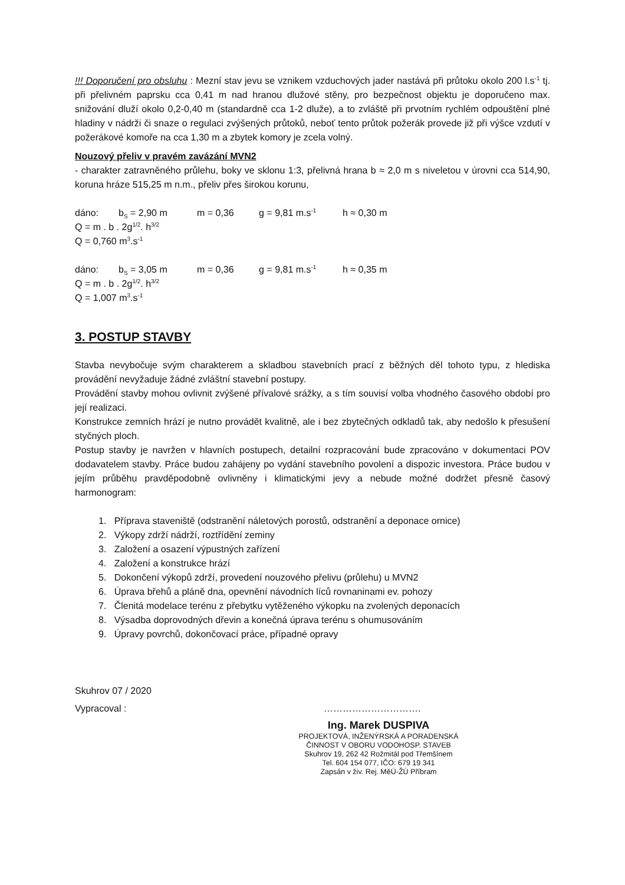!!! Doporučení pro obsluhu : Mezní stav jevu se vznikem vzduchových jader nastává při průtoku okolo 200 l.s<sup>-1</sup> tj. při přelivném paprsku cca 0,41 m nad hranou dlužové stěny, pro bezpečnost objektu je doporučeno max. snižování dluží okolo 0,2-0,40 m (standardně cca 1-2 dluže), a to zvláště při prvotním rychlém odpouštění plné hladiny v nádrži či snaze o regulaci zvýšených průtoků, neboť tento průtok požerák provede již při výšce vzdutí v požerákové komoře na cca 1,30 m a zbytek komory je zcela volný.
Nouzový přeliv v pravém zavázání MVN2
- charakter zatravněného průlehu, boky ve sklonu 1:3, přelivná hrana b ≈ 2,0 m s niveletou v úrovni cca 514,90, koruna hráze 515,25 m n.m., přeliv přes širokou korunu,
dáno: b<sub>S</sub> = 2,90 m m = 0,36 g = 9,81 m.s<sup>-1</sup> h ≈ 0,30 m
Q = m . b . 2g<sup>1/2</sup>. h<sup>3/2</sup>
Q = 0,760 m<sup>3</sup>.s<sup>-1</sup>
dáno: b<sub>S</sub> = 3,05 m m = 0,36 g = 9,81 m.s<sup>-1</sup> h ≈ 0,35 m
Q = m . b . 2g<sup>1/2</sup>. h<sup>3/2</sup>
Q = 1,007 m<sup>3</sup>.s<sup>-1</sup>
3. POSTUP STAVBY
Stavba nevybočuje svým charakterem a skladbou stavebních prací z běžných děl tohoto typu, z hlediska provádění nevyžaduje žádné zvláštní stavební postupy.
Provádění stavby mohou ovlivnit zvýšené přívalové srážky, a s tím souvisí volba vhodného časového období pro její realizaci.
Konstrukce zemních hrází je nutno provádět kvalitně, ale i bez zbytečných odkladů tak, aby nedošlo k přesušení styčných ploch.
Postup stavby je navržen v hlavních postupech, detailní rozpracování bude zpracováno v dokumentaci POV dodavatelem stavby. Práce budou zahájeny po vydání stavebního povolení a dispozic investora. Práce budou v jejím průběhu pravděpodobně ovlivněny i klimatickými jevy a nebude možné dodržet přesně časový harmonogram:
1. Příprava staveniště (odstranění náletových porostů, odstranění a deponace ornice)
2. Výkopy zdrží nádrží, roztřídění zeminy
3. Založení a osazení výpustných zařízení
4. Založení a konstrukce hrází
5. Dokončení výkopů zdrží, provedení nouzového přelivu (průlehu) u MVN2
6. Úprava břehů a pláně dna, opevnění návodních líců rovnaninami ev. pohozy
7. Členitá modelace terénu z přebytku vytěženého výkopku na zvolených deponacích
8. Výsadba doprovodných dřevin a konečná úprava terénu s ohumusováním
9. Úpravy povrchů, dokončovací práce, případné opravy
Skuhrov 07 / 2020
Vypracoval : ………………………….
Ing. Marek DUSPIVA
PROJEKTOVÁ, INŽENÝRSKÁ A PORADENSKÁ
ČINNOST V OBORU VODOHOSP. STAVEB
Skuhrov 19, 262 42 Rožmitál pod Třemšínem
Tel. 604 154 077, IČO: 679 19 341
Zapsán v živ. Rej. MěÚ-ŽÚ Příbram